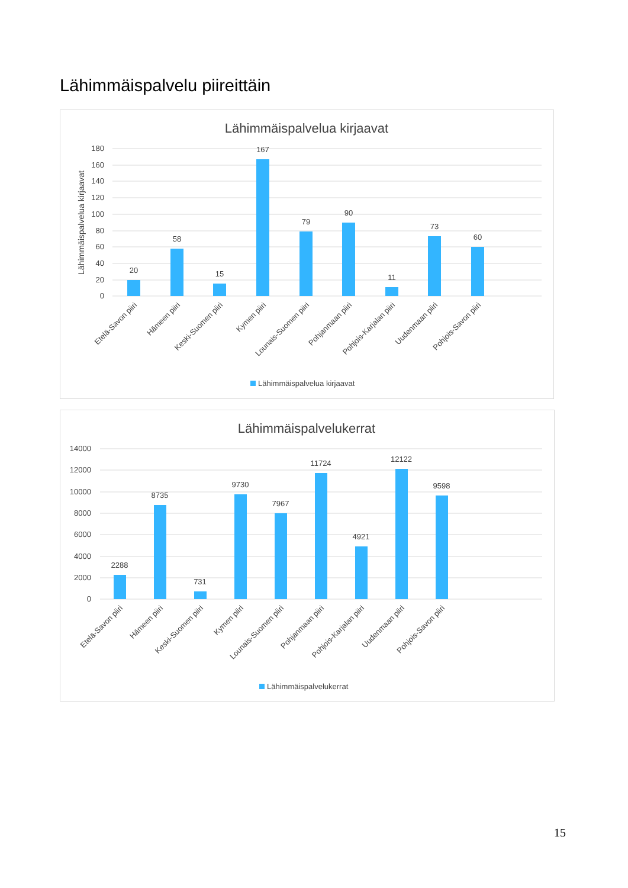Lähimmäispalvelu piireittäin
Lähimmäispalvelua kirjaavat
Lähimmäispalvelua kirjaavat
180
160
140
120
100
80
60
40
20
0
20
58
15
167
79
90
11
73
60
Etelä-Savon piiri
Hämeen piiri
Keski-Suomen piiri
Kymen piiri
Lounais-Suomen piiri
Pohjanmaan piiri
Pohjois-Karjalan piiri
Uudenmaan piiri
Pohjois-Savon piiri
Lähimmäispalvelua kirjaavat
Lähimmäispalvelukerrat
14000
12000
10000
8000
6000
4000
2000
0
2288
8735
731
9730
7967
11724
4921
12122
9598
Etelä-Savon piiri
Hämeen piiri
Keski-Suomen piiri
Kymen piiri
Lounais-Suomen piiri
Pohjanmaan piiri
Pohjois-Karjalan piiri
Uudenmaan piiri
Pohjois-Savon piiri
Lähimmäispalvelukerrat
15